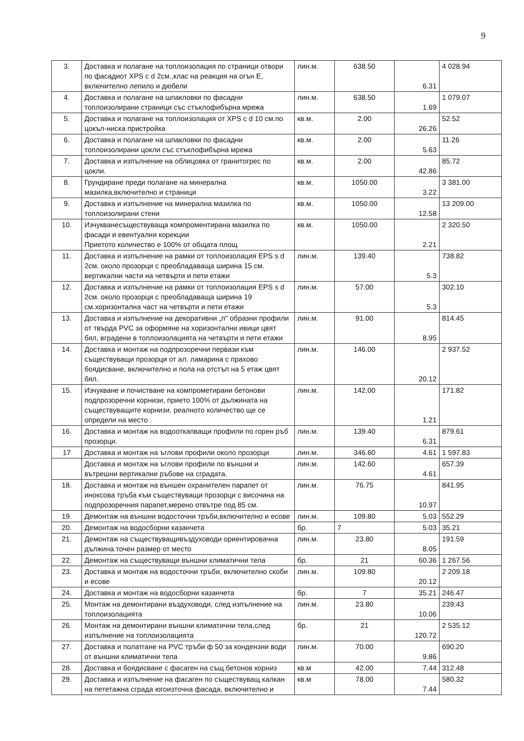9
| 3. | Доставка и полагане на топлоизолация по страници отвори по фасадиот XPS с d 2см.,клас на реакция на огън Е, включително лепило и дюбели | лин.м. | 638.50 | 6.31 | 4 028.94 |
| 4. | Доставка и полагане на шпакловки по фасадни топлоизолирани страници със стъклофибърна мрежа | лин.м. | 638.50 | 1.69 | 1 079.07 |
| 5. | Доставка и полагане на топлоизолация от XPS с d 10 см.по цокъл-ниска пристройка | кв.м. | 2.00 | 26.26 | 52.52 |
| 6. | Доставка и полагане на шпакловки по фасадни топлоизолирани цокли със стъклофибърна мрежа | кв.м. | 2.00 | 5.63 | 11.26 |
| 7. | Доставка и изпълнение на облицовка от гранитогрес по цокли. | кв.м. | 2.00 | 42.86 | 85.72 |
| 8. | Грундиране преди полагане на минерална мазилка,включително и страници | кв.м. | 1050.00 | 3.22 | 3 381.00 |
| 9. | Доставка и изпълнение на минерална мазилка по топлоизолирани стени | кв.м. | 1050.00 | 12.58 | 13 209.00 |
| 10. | Изчукванесъществуваща компроментирана мазилка по фасади и евентуални корекции Приетото количество е 100% от общата площ | кв.м. | 1050.00 | 2.21 | 2 320.50 |
| 11. | Доставка и изпълнение на рамки от топлоизолация EPS s d 2см. около прозорци с преобладаваща ширина 15 см. вертикални части на четвърти и пети етажи | лин.м. | 139.40 | 5.3 | 738.82 |
| 12. | Доставка и изпълнение на рамки от топлоизолация EPS s d 2см. около прозорци с преобладаваща ширина 19 см.хоризонтална част на четвърти и пети етажи | лин.м. | 57.00 | 5.3 | 302.10 |
| 13. | Доставка и изпълнение на декоративни „п" образни профили от твърда PVC за оформяне на хоризонтални ивици цвят бял, вградени в топлоизолацията на четвърти и пети етажи | лин.м. | 91.00 | 8.95 | 814.45 |
| 14. | Доставка и монтаж на подпрозоречни первази към съществуващи прозорци от ал. ламарина с прахово боядисване, включително и пола на отстъп на 5 етаж цвят бял. | лин.м. | 146.00 | 20.12 | 2 937.52 |
| 15. | Изчукване и почистване на компрометирани бетонови подпрозоречни корнизи, прието 100% от дължината на съществуващите корнизи, реалното количество ще се определи на место . | лин.м. | 142.00 | 1.21 | 171.82 |
| 16. | Доставка и монтаж на водооткапващи профили по горен ръб прозорци. | лин.м. | 139.40 | 6.31 | 879.61 |
| 17 | Доставка и монтаж на ъглови профили около прозорци | лин.м. | 346.60 | 4.61 | 1 597.83 |
| | Доставка и монтаж на ъглови профили по външни и вътрешни вертикални ръбове на сградата. | лин.м. | 142.60 | 4.61 | 657.39 |
| 18. | Доставка и монтаж на външен охранителен парапет от иноксова тръба към съществуващи прозорци с височина на подпрозоречния парапет,мерено отвътре под 85 см. | лин.м. | 76.75 | 10.97 | 841.95 |
| 19. | Демонтаж на външни водосточни тръби,включително и есове | лин.м. | 109.80 | 5.03 | 552.29 |
| 20. | Демонтаж на водосборни казанчета | бр. | 7 | 5.03 | 35.21 |
| 21. | Демонтаж на съществуващивъздуховоди ориентировачна дължина.точен размер от место | лин.м. | 23.80 | 8.05 | 191.59 |
| 22. | Демонтаж на съществуващи външни климатични тела | бр. | 21 | 60.36 | 1 267.56 |
| 23. | Доставка и монтаж на водосточни тръби, включително скоби и есове | лин.м. | 109.80 | 20.12 | 2 209.18 |
| 24. | Доставка и монтаж на водосборни казанчета | бр. | 7 | 35.21 | 246.47 |
| 25. | Монтаж на демонтирани въздуховоди, след изпълнение на топлоизолацията | лин.м. | 23.80 | 10.06 | 239.43 |
| 26. | Монтаж на демонтирани външни климатични тела,след изпълнение на топлоизолацията | бр. | 21 | 120.72 | 2 535.12 |
| 27. | Доставка и полатгане на PVC тръби ф 50 за кондензни води от външни климатични тела | лин.м. | 70.00 | 9.86 | 690.20 |
| 28. | Доставка и боядисване с фасаген на същ.бетонов корниз | кв.м | 42.00 | 7.44 | 312.48 |
| 29. | Доставка и изпълнение на фасаген по съществуващ калкан на пететажна сграда югоизточна фасада, включително и | кв.м | 78.00 | 7.44 | 580.32 |